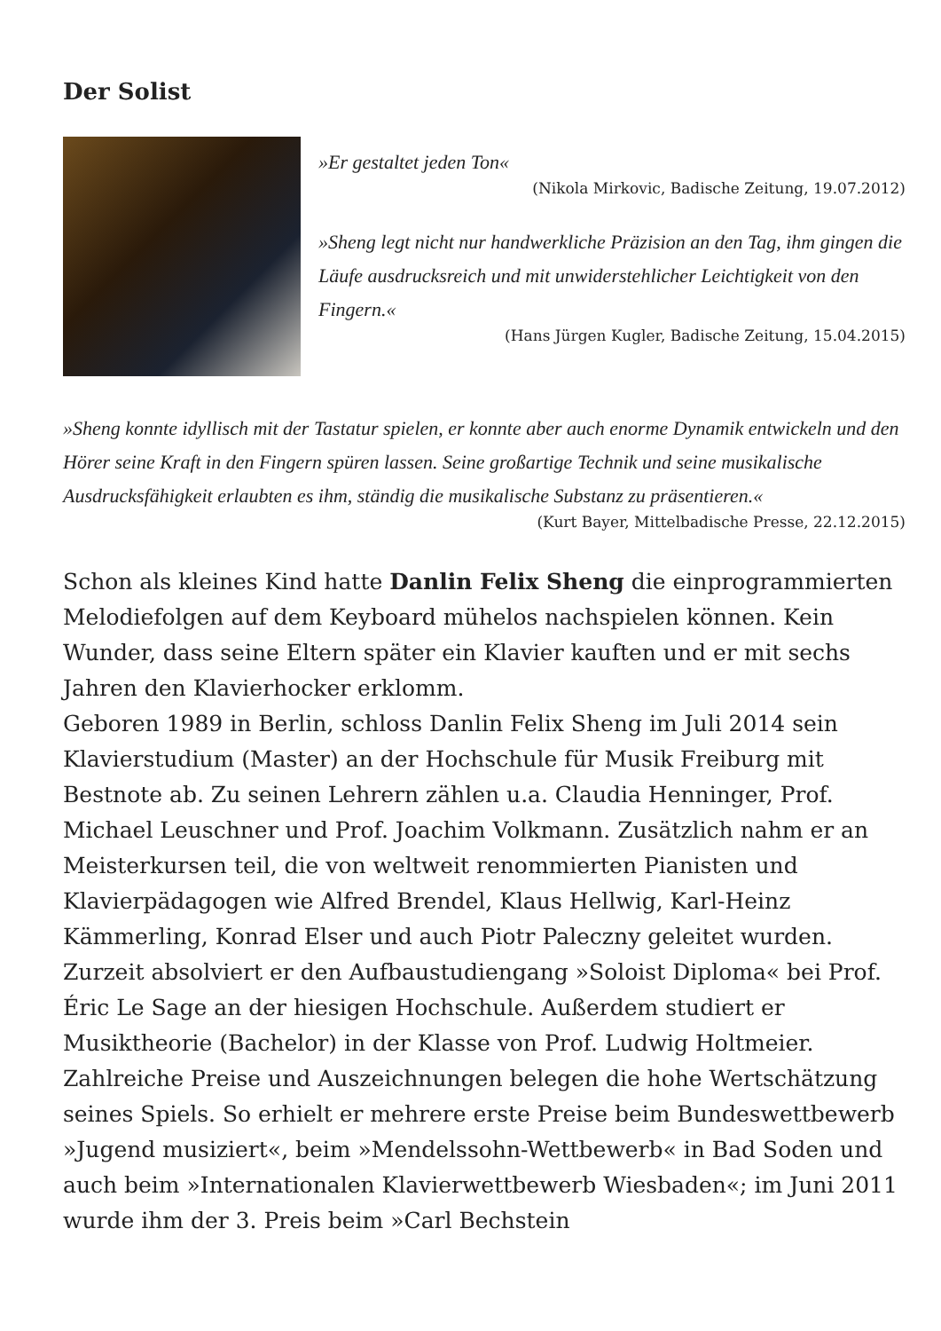Der Solist
»Er gestaltet jeden Ton«
(Nikola Mirkovic, Badische Zeitung, 19.07.2012)
»Sheng legt nicht nur handwerkliche Präzision an den Tag, ihm gingen die Läufe ausdrucksreich und mit unwiderstehlicher Leichtigkeit von den Fingern.«
(Hans Jürgen Kugler, Badische Zeitung, 15.04.2015)
»Sheng konnte idyllisch mit der Tastatur spielen, er konnte aber auch enorme Dynamik entwickeln und den Hörer seine Kraft in den Fingern spüren lassen. Seine großartige Technik und seine musikalische Ausdrucksfähigkeit erlaubten es ihm, ständig die musikalische Substanz zu präsentieren.«
(Kurt Bayer, Mittelbadische Presse, 22.12.2015)
Schon als kleines Kind hatte Danlin Felix Sheng die einprogrammierten Melodiefolgen auf dem Keyboard mühelos nachspielen können. Kein Wunder, dass seine Eltern später ein Klavier kauften und er mit sechs Jahren den Klavierhocker erklomm.
Geboren 1989 in Berlin, schloss Danlin Felix Sheng im Juli 2014 sein Klavierstudium (Master) an der Hochschule für Musik Freiburg mit Bestnote ab. Zu seinen Lehrern zählen u.a. Claudia Henninger, Prof. Michael Leuschner und Prof. Joachim Volkmann. Zusätzlich nahm er an Meisterkursen teil, die von weltweit renommierten Pianisten und Klavierpädagogen wie Alfred Brendel, Klaus Hellwig, Karl-Heinz Kämmerling, Konrad Elser und auch Piotr Paleczny geleitet wurden. Zurzeit absolviert er den Aufbaustudiengang »Soloist Diploma« bei Prof. Éric Le Sage an der hiesigen Hochschule. Außerdem studiert er Musiktheorie (Bachelor) in der Klasse von Prof. Ludwig Holtmeier. Zahlreiche Preise und Auszeichnungen belegen die hohe Wertschätzung seines Spiels. So erhielt er mehrere erste Preise beim Bundeswettbewerb »Jugend musiziert«, beim »Mendelssohn-Wettbewerb« in Bad Soden und auch beim »Internationalen Klavierwettbewerb Wiesbaden«; im Juni 2011 wurde ihm der 3. Preis beim »Carl Bechstein